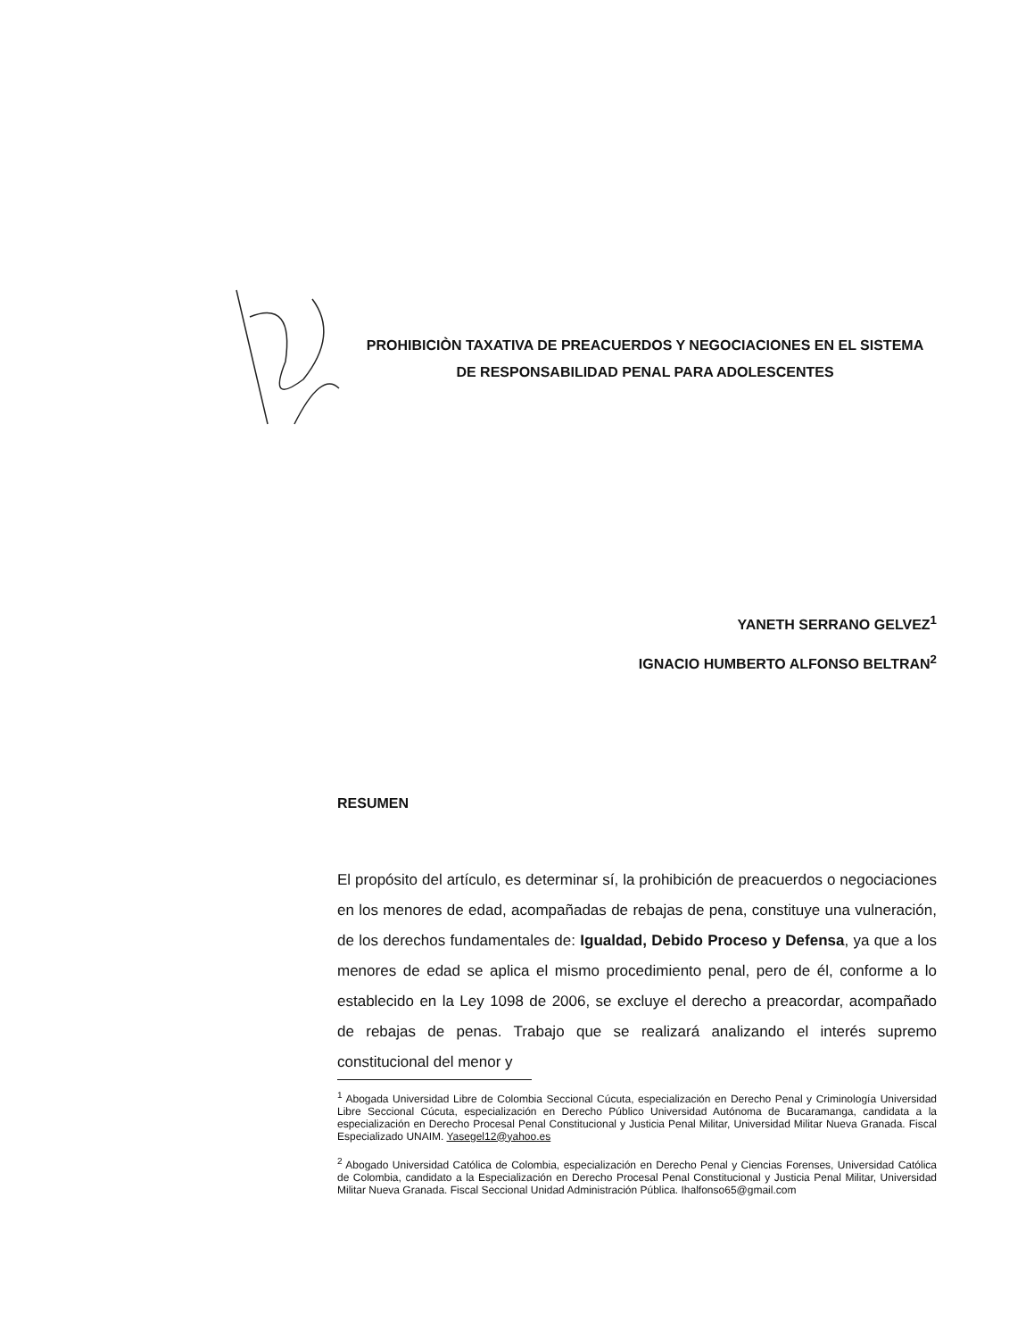PROHIBICIÒN TAXATIVA DE PREACUERDOS Y NEGOCIACIONES EN EL SISTEMA DE RESPONSABILIDAD PENAL PARA ADOLESCENTES
YANETH SERRANO GELVEZ<sup>1</sup>
IGNACIO HUMBERTO ALFONSO BELTRAN<sup>2</sup>
RESUMEN
El propósito del artículo, es determinar sí, la prohibición de preacuerdos o negociaciones en los menores de edad, acompañadas de rebajas de pena, constituye una vulneración, de los derechos fundamentales de: Igualdad, Debido Proceso y Defensa, ya que a los menores de edad se aplica el mismo procedimiento penal, pero de él, conforme a lo establecido en la Ley 1098 de 2006, se excluye el derecho a preacordar, acompañado de rebajas de penas. Trabajo que se realizará analizando el interés supremo constitucional del menor y
<sup>1</sup> Abogada Universidad Libre de Colombia Seccional Cúcuta, especialización en Derecho Penal y Criminología Universidad Libre Seccional Cúcuta, especialización en Derecho Público Universidad Autónoma de Bucaramanga, candidata a la especialización en Derecho Procesal Penal Constitucional y Justicia Penal Militar, Universidad Militar Nueva Granada. Fiscal Especializado UNAIM. Yasegel12@yahoo.es
<sup>2</sup> Abogado Universidad Católica de Colombia, especialización en Derecho Penal y Ciencias Forenses, Universidad Católica de Colombia, candidato a la Especialización en Derecho Procesal Penal Constitucional y Justicia Penal Militar, Universidad Militar Nueva Granada. Fiscal Seccional Unidad Administración Pública. Ihalfonso65@gmail.com